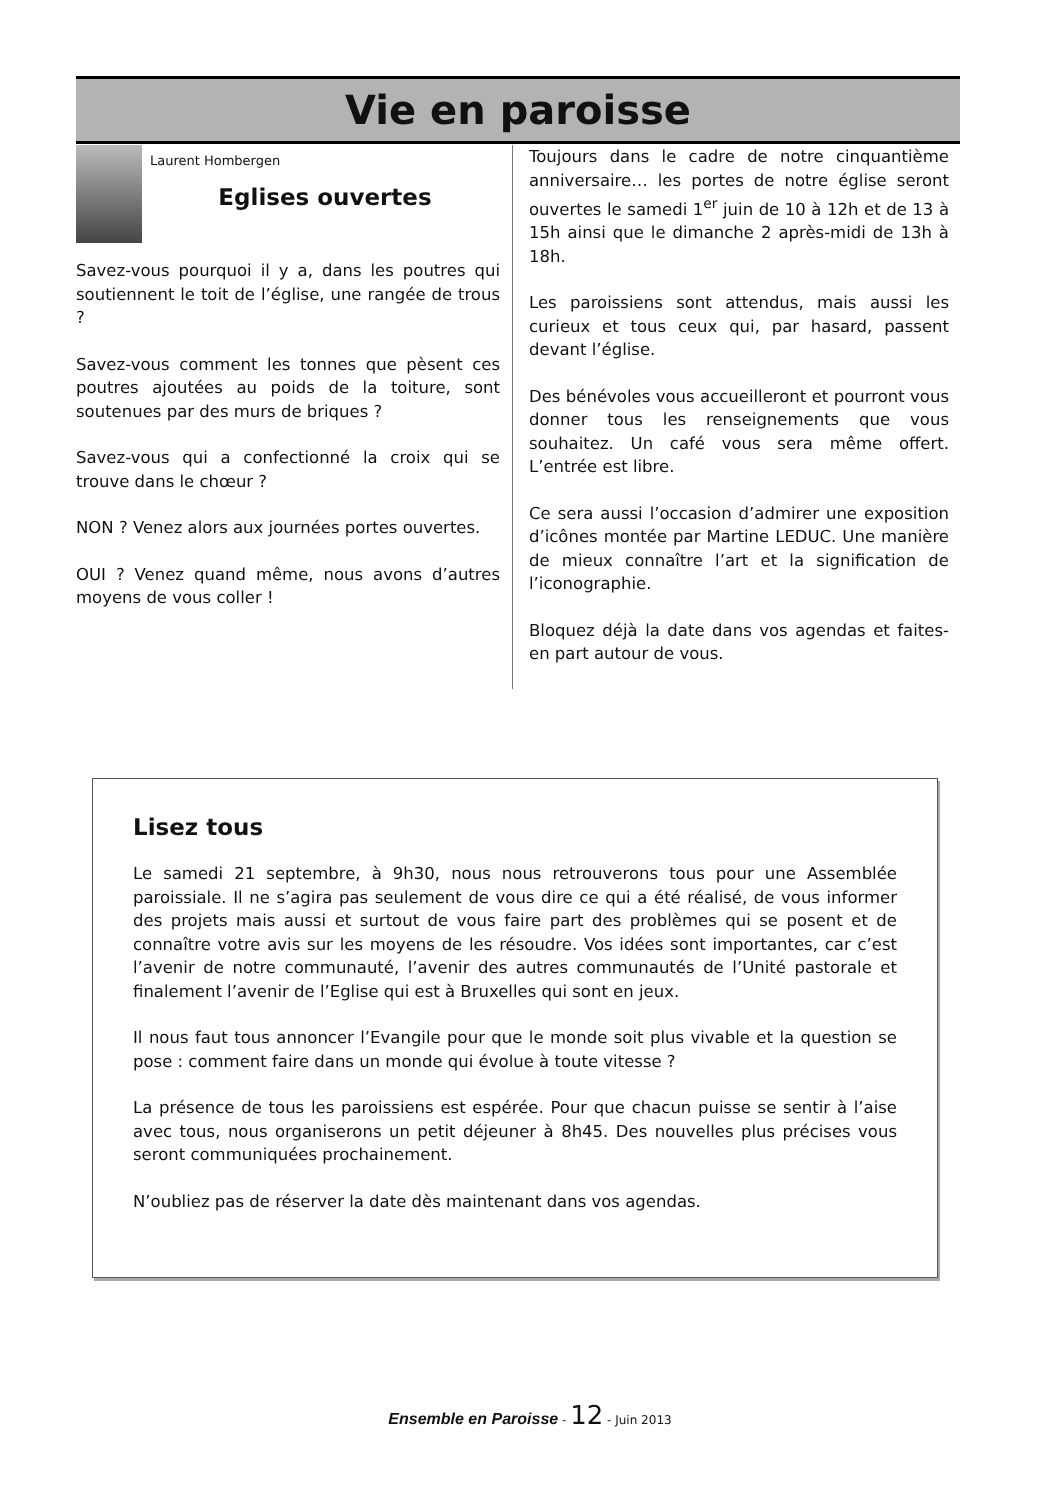Vie en paroisse
Laurent Hombergen
Eglises ouvertes
Savez-vous pourquoi il y a, dans les poutres qui soutiennent le toit de l’église, une rangée de trous ?
Savez-vous comment les tonnes que pèsent ces poutres ajoutées au poids de la toiture, sont soutenues par des murs de briques ?
Savez-vous qui a confectionné la croix qui se trouve dans le chœur ?
NON ? Venez alors aux journées portes ouvertes.
OUI ? Venez quand même, nous avons d’autres moyens de vous coller !
Toujours dans le cadre de notre cinquantième anniversaire… les portes de notre église seront ouvertes le samedi 1<sup>er</sup> juin de 10 à 12h et de 13 à 15h ainsi que le dimanche 2 après-midi de 13h à 18h.
Les paroissiens sont attendus, mais aussi les curieux et tous ceux qui, par hasard, passent devant l’église.
Des bénévoles vous accueilleront et pourront vous donner tous les renseignements que vous souhaitez. Un café vous sera même offert. L’entrée est libre.
Ce sera aussi l’occasion d’admirer une exposition d’icônes montée par Martine LEDUC. Une manière de mieux connaître l’art et la signification de l’iconographie.
Bloquez déjà la date dans vos agendas et faites-en part autour de vous.
Lisez tous
Le samedi 21 septembre, à 9h30, nous nous retrouverons tous pour une Assemblée paroissiale. Il ne s’agira pas seulement de vous dire ce qui a été réalisé, de vous informer des projets mais aussi et surtout de vous faire part des problèmes qui se posent et de connaître votre avis sur les moyens de les résoudre. Vos idées sont importantes, car c’est l’avenir de notre communauté, l’avenir des autres communautés de l’Unité pastorale et finalement l’avenir de l’Eglise qui est à Bruxelles qui sont en jeux.
Il nous faut tous annoncer l’Evangile pour que le monde soit plus vivable et la question se pose : comment faire dans un monde qui évolue à toute vitesse ?
La présence de tous les paroissiens est espérée. Pour que chacun puisse se sentir à l’aise avec tous, nous organiserons un petit déjeuner à 8h45. Des nouvelles plus précises vous seront communiquées prochainement.
N’oubliez pas de réserver la date dès maintenant dans vos agendas.
Ensemble en Paroisse - 12 - Juin 2013